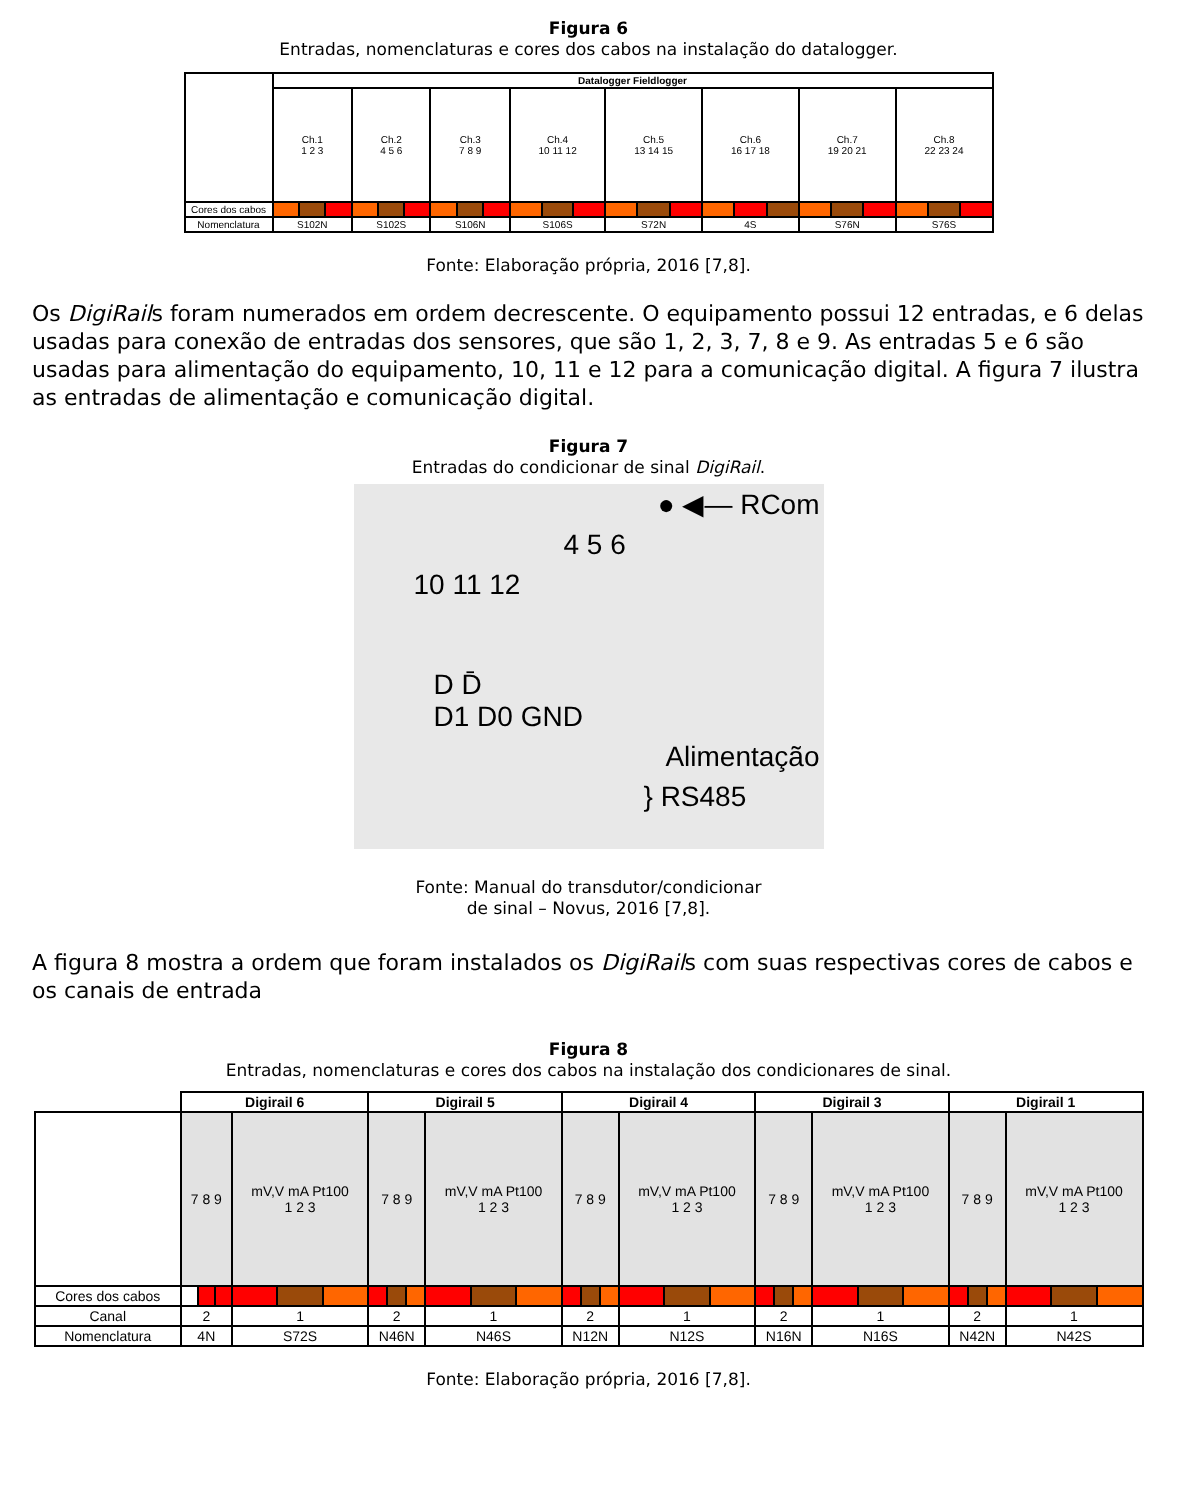Figura 6
Entradas, nomenclaturas e cores dos cabos na instalação do datalogger.
| | Datalogger Fieldlogger | | | | | | | | | | | | | | | | | | | | | | | |
| | Ch.1 1 2 3 | | | Ch.2 4 5 6 | | | Ch.3 7 8 9 | | | Ch.4 10 11 12 | | | Ch.5 13 14 15 | | | Ch.6 16 17 18 | | | Ch.7 19 20 21 | | | Ch.8 22 23 24 | | |
| Cores dos cabos | | | | | | | | | | | | | | | | | | | | | | | | |
| Nomenclatura | S102N | | | S102S | | | S106N | | | S106S | | | S72N | | | 4S | | | S76N | | | S76S | | |
Fonte: Elaboração própria, 2016 [7,8].
Os DigiRails foram numerados em ordem decrescente. O equipamento possui 12 entradas, e 6 delas usadas para conexão de entradas dos sensores, que são 1, 2, 3, 7, 8 e 9. As entradas 5 e 6 são usadas para alimentação do equipamento, 10, 11 e 12 para a comunicação digital. A figura 7 ilustra as entradas de alimentação e comunicação digital.
Figura 7
Entradas do condicionar de sinal DigiRail.
● ◀— RCom
4 5 6
10 11 12
D D̄
D1 D0 GND
Alimentação
} RS485
Fonte: Manual do transdutor/condicionar
de sinal – Novus, 2016 [7,8].
A figura 8 mostra a ordem que foram instalados os DigiRails com suas respectivas cores de cabos e os canais de entrada
Figura 8
Entradas, nomenclaturas e cores dos cabos na instalação dos condicionares de sinal.
| | Digirail 6 | | | | | | Digirail 5 | | | | | | Digirail 4 | | | | | | Digirail 3 | | | | | | Digirail 1 | | | | | |
| | 7 8 9 | | | mV,V mA Pt100 1 2 3 | | | 7 8 9 | | | mV,V mA Pt100 1 2 3 | | | 7 8 9 | | | mV,V mA Pt100 1 2 3 | | | 7 8 9 | | | mV,V mA Pt100 1 2 3 | | | 7 8 9 | | | mV,V mA Pt100 1 2 3 | | |
| Cores dos cabos | | | | | | | | | | | | | | | | | | | | | | | | | | | | | | |
| Canal | 2 | | | 1 | | | 2 | | | 1 | | | 2 | | | 1 | | | 2 | | | 1 | | | 2 | | | 1 | | |
| Nomenclatura | 4N | | | S72S | | | N46N | | | N46S | | | N12N | | | N12S | | | N16N | | | N16S | | | N42N | | | N42S | | |
Fonte: Elaboração própria, 2016 [7,8].